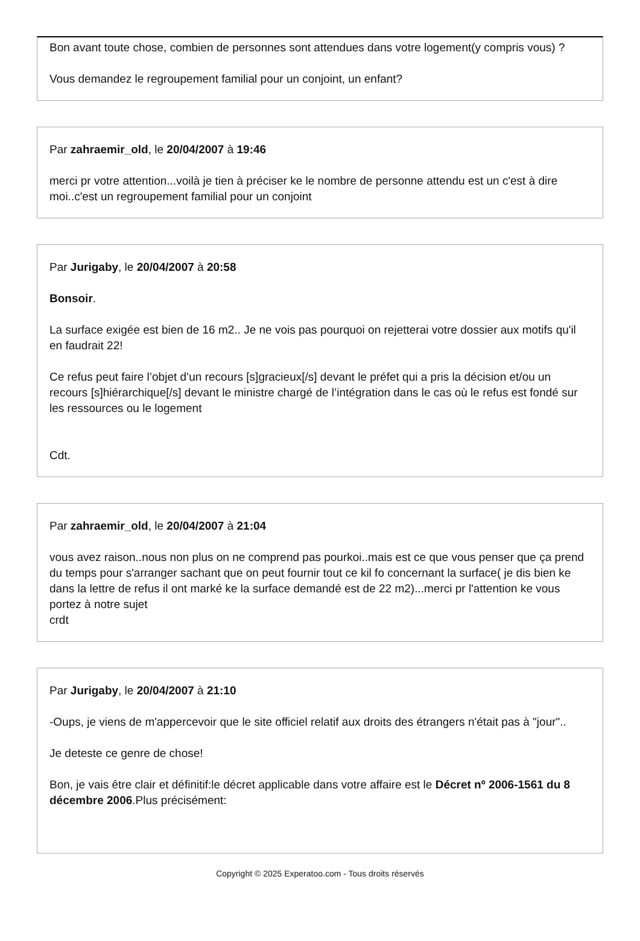Bon avant toute chose, combien de personnes sont attendues dans votre logement(y compris vous) ?
Vous demandez le regroupement familial pour un conjoint, un enfant?
Par zahraemir_old, le 20/04/2007 à 19:46
merci pr votre attention...voilà je tien à préciser ke le nombre de personne attendu est un c'est à dire moi..c'est un regroupement familial pour un conjoint
Par Jurigaby, le 20/04/2007 à 20:58
Bonsoir.
La surface exigée est bien de 16 m2.. Je ne vois pas pourquoi on rejetterai votre dossier aux motifs qu'il en faudrait 22!
Ce refus peut faire l’objet d’un recours [s]gracieux[/s] devant le préfet qui a pris la décision et/ou un recours [s]hiérarchique[/s] devant le ministre chargé de l’intégration dans le cas où le refus est fondé sur les ressources ou le logement
Cdt.
Par zahraemir_old, le 20/04/2007 à 21:04
vous avez raison..nous non plus on ne comprend pas pourkoi..mais est ce que vous penser que ça prend du temps pour s'arranger sachant que on peut fournir tout ce kil fo concernant la surface( je dis bien ke dans la lettre de refus il ont marké ke la surface demandé est de 22 m2)...merci pr l'attention ke vous portez à notre sujet
crdt
Par Jurigaby, le 20/04/2007 à 21:10
-Oups, je viens de m'appercevoir que le site officiel relatif aux droits des étrangers n'était pas à "jour"..
Je deteste ce genre de chose!
Bon, je vais être clair et définitif:le décret applicable dans votre affaire est le Décret nº 2006-1561 du 8 décembre 2006.Plus précisément:
Copyright © 2025 Experatoo.com - Tous droits réservés